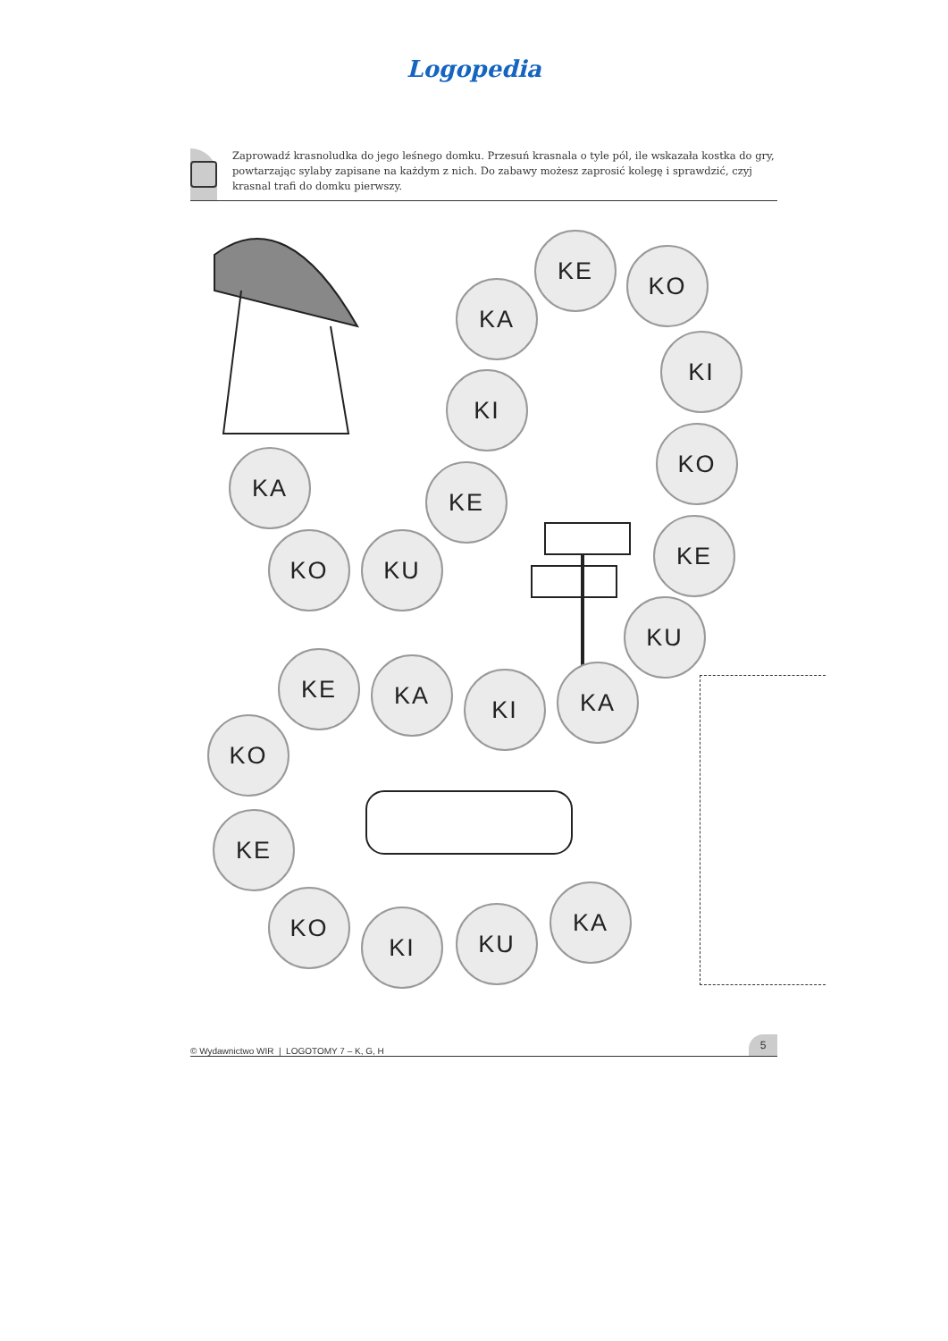Logopedia
Zaprowadź krasnoludka do jego leśnego domku. Przesuń krasnala o tyle pól, ile wskazała kostka do gry, powtarzając sylaby zapisane na każdym z nich. Do zabawy możesz zaprosić kolegę i sprawdzić, czyj krasnal trafi do domku pierwszy.
KE
KO
KA
KI
KI
KO
KA
KE
KE
KO
KU
KU
KE
KA
KI
KA
KO
KE
KA
KO
KI
KU
© Wydawnictwo WIR | LOGOTOMY 7 – K, G, H 5